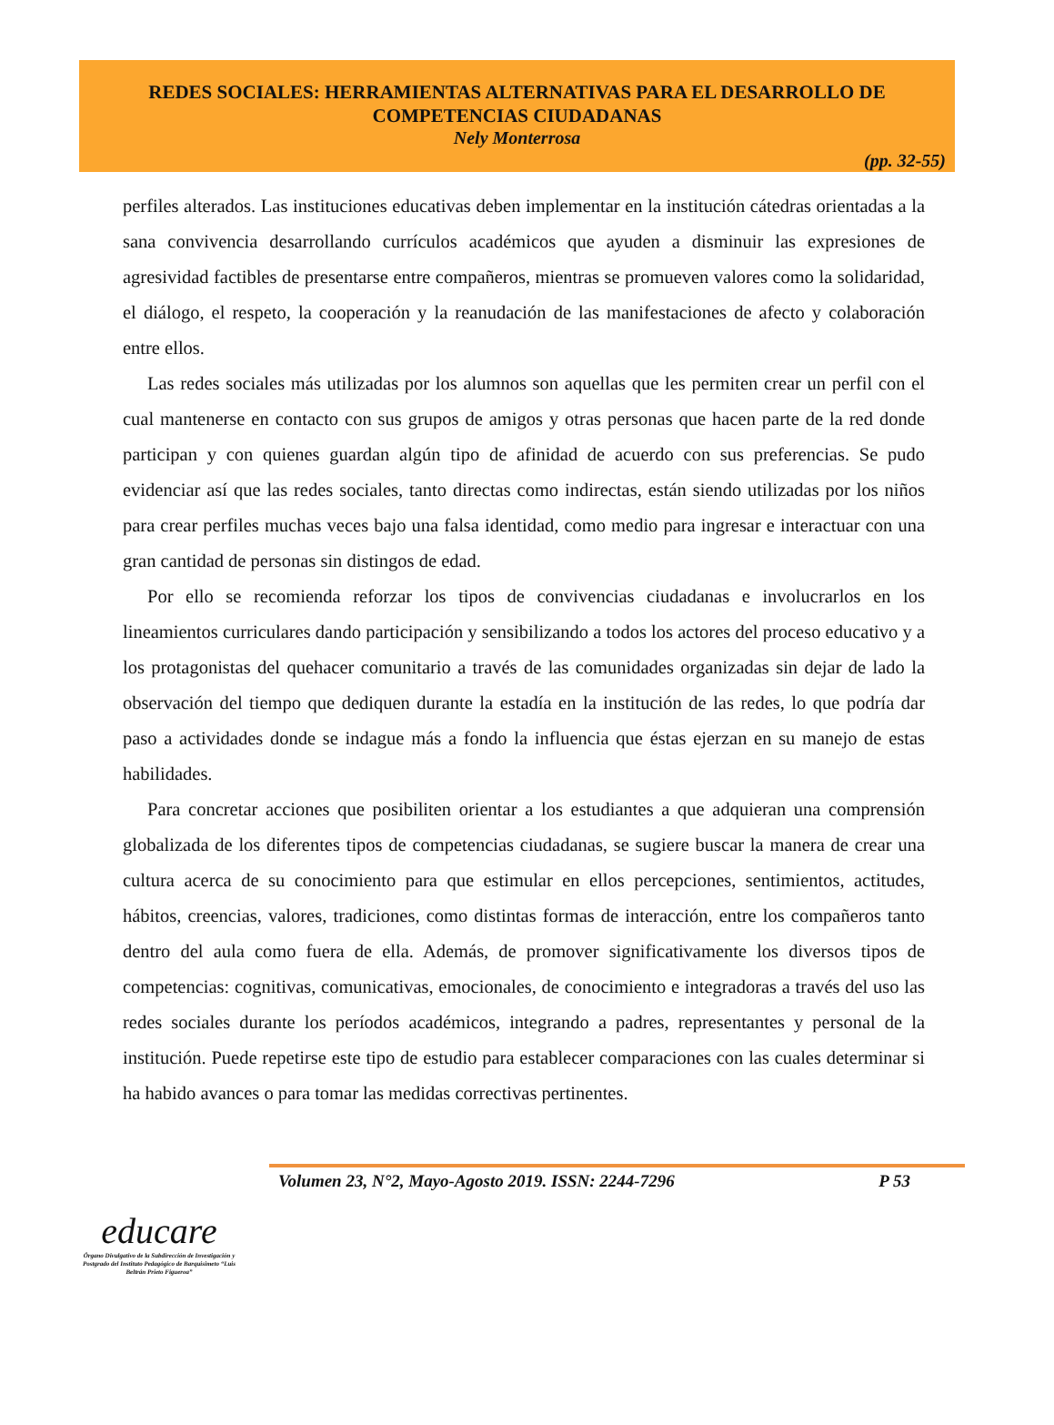REDES SOCIALES: HERRAMIENTAS ALTERNATIVAS PARA EL DESARROLLO DE COMPETENCIAS CIUDADANAS
Nely Monterrosa
(pp. 32-55)
perfiles alterados. Las instituciones educativas deben implementar en la institución cátedras orientadas a la sana convivencia desarrollando currículos académicos que ayuden a disminuir las expresiones de agresividad factibles de presentarse entre compañeros, mientras se promueven valores como la solidaridad, el diálogo, el respeto, la cooperación y la reanudación de las manifestaciones de afecto y colaboración entre ellos.
Las redes sociales más utilizadas por los alumnos son aquellas que les permiten crear un perfil con el cual mantenerse en contacto con sus grupos de amigos y otras personas que hacen parte de la red donde participan y con quienes guardan algún tipo de afinidad de acuerdo con sus preferencias. Se pudo evidenciar así que las redes sociales, tanto directas como indirectas, están siendo utilizadas por los niños para crear perfiles muchas veces bajo una falsa identidad, como medio para ingresar e interactuar con una gran cantidad de personas sin distingos de edad.
Por ello se recomienda reforzar los tipos de convivencias ciudadanas e involucrarlos en los lineamientos curriculares dando participación y sensibilizando a todos los actores del proceso educativo y a los protagonistas del quehacer comunitario a través de las comunidades organizadas sin dejar de lado la observación del tiempo que dediquen durante la estadía en la institución de las redes, lo que podría dar paso a actividades donde se indague más a fondo la influencia que éstas ejerzan en su manejo de estas habilidades.
Para concretar acciones que posibiliten orientar a los estudiantes a que adquieran una comprensión globalizada de los diferentes tipos de competencias ciudadanas, se sugiere buscar la manera de crear una cultura acerca de su conocimiento para que estimular en ellos percepciones, sentimientos, actitudes, hábitos, creencias, valores, tradiciones, como distintas formas de interacción, entre los compañeros tanto dentro del aula como fuera de ella. Además, de promover significativamente los diversos tipos de competencias: cognitivas, comunicativas, emocionales, de conocimiento e integradoras a través del uso las redes sociales durante los períodos académicos, integrando a padres, representantes y personal de la institución. Puede repetirse este tipo de estudio para establecer comparaciones con las cuales determinar si ha habido avances o para tomar las medidas correctivas pertinentes.
Volumen 23, N°2, Mayo-Agosto 2019. ISSN: 2244-7296 P 53
educare
Órgano Divulgativo de la Subdirección de Investigación y Postgrado del Instituto Pedagógico de Barquisimeto “Luis Beltrán Prieto Figueroa”